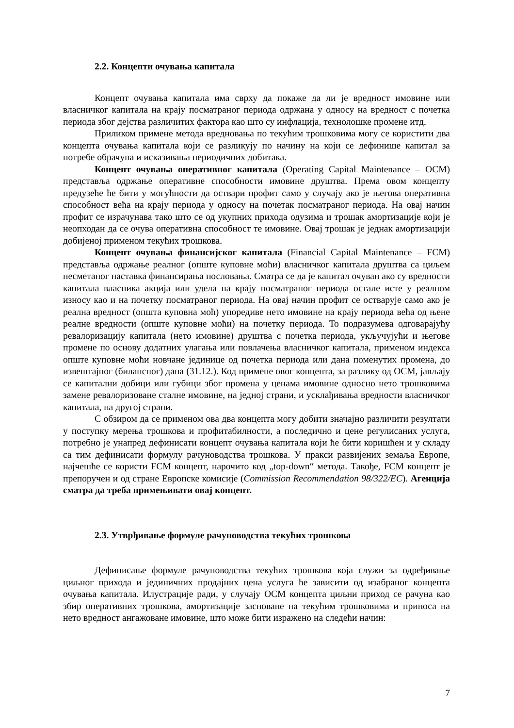2.2. Концепти очувања капитала
Концепт очувања капитала има сврху да покаже да ли је вредност имовине или власничког капитала на крају посматраног периода одржана у односу на вредност с почетка периода због дејства различитих фактора као што су инфлација, технолошке промене итд.
Приликом примене метода вредновања по текућим трошковима могу се користити два концепта очувања капитала који се разликују по начину на који се дефинише капитал за потребе обрачуна и исказивања периодичних добитака.
Концепт очувања оперативног капитала (Operating Capital Maintenance – OCM) представља одржање оперативне способности имовине друштва. Према овом концепту предузеће ће бити у могућности да оствари профит само у случају ако је његова оперативна способност већа на крају периода у односу на почетак посматраног периода. На овај начин профит се израчунава тако што се од укупних прихода одузима и трошак амортизације који је неопходан да се очува оперативна способност те имовине. Овај трошак је једнак амортизацији добијеној применом текућих трошкова.
Концепт очувања финансијског капитала (Financial Capital Maintenance – FCM) представља одржање реалног (опште куповне моћи) власничког капитала друштва са циљем несметаног наставка финансирања пословања. Сматра се да је капитал очуван ако су вредности капитала власника акција или удела на крају посматраног периода остале исте у реалном износу као и на почетку посматраног периода. На овај начин профит се остварује само ако је реална вредност (општа куповна моћ) упоредиве нето имовине на крају периода већа од њене реалне вредности (опште куповне моћи) на почетку периода. То подразумева одговарајућу ревалоризацију капитала (нето имовине) друштва с почетка периода, укључујући и његове промене по основу додатних улагања или повлачења власничког капитала, применом индекса опште куповне моћи новчане јединице од почетка периода или дана поменутих промена, до извештајног (билансног) дана (31.12.). Код примене овог концепта, за разлику од OCM, јављају се капитални добици или губици због промена у ценама имовине односно нето трошковима замене ревалоризоване сталне имовине, на једној страни, и усклађивања вредности власничког капитала, на другој страни.
С обзиром да се применом ова два концепта могу добити значајно различити резултати у поступку мерења трошкова и профитабилности, а последично и цене регулисаних услуга, потребно је унапред дефинисати концепт очувања капитала који ће бити коришћен и у складу са тим дефинисати формулу рачуноводства трошкова. У пракси развијених земаља Европе, најчешће се користи FCM концепт, нарочито код „top-down“ метода. Такође, FCM концепт је препоручен и од стране Европске комисије (Commission Recommendation 98/322/EC). Агенција сматра да треба примењивати овај концепт.
2.3. Утврђивање формуле рачуноводства текућих трошкова
Дефинисање формуле рачуноводства текућих трошкова која служи за одређивање циљног прихода и јединичних продајних цена услуга ће зависити од изабраног концепта очувања капитала. Илустрације ради, у случају OCM концепта циљни приход се рачуна као збир оперативних трошкова, амортизације засноване на текућим трошковима и приноса на нето вредност ангажоване имовине, што може бити изражено на следећи начин:
7